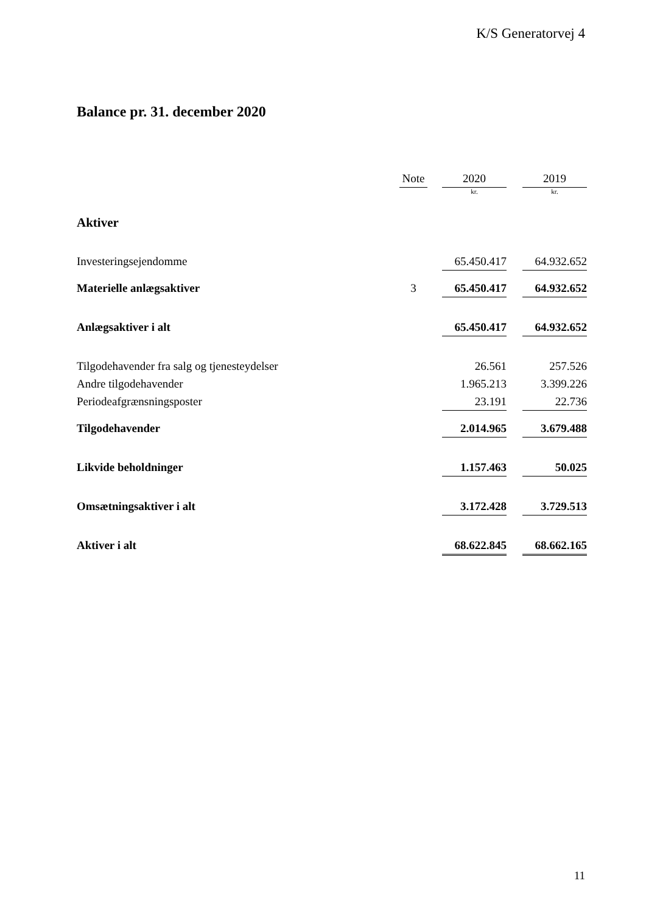K/S Generatorvej 4
Balance pr. 31. december 2020
| | Note | | 2020 | | 2019 |
| --- | --- | --- | --- | --- | --- |
| | | | kr. | | kr. |
| Aktiver | | | | | |
| Investeringsejendomme | | | 65.450.417 | | 64.932.652 |
| Materielle anlægsaktiver | 3 | | 65.450.417 | | 64.932.652 |
| Anlægsaktiver i alt | | | 65.450.417 | | 64.932.652 |
| Tilgodehavender fra salg og tjenesteydelser | | | 26.561 | | 257.526 |
| Andre tilgodehavender | | | 1.965.213 | | 3.399.226 |
| Periodeafgrænsningsposter | | | 23.191 | | 22.736 |
| Tilgodehavender | | | 2.014.965 | | 3.679.488 |
| Likvide beholdninger | | | 1.157.463 | | 50.025 |
| Omsætningsaktiver i alt | | | 3.172.428 | | 3.729.513 |
| Aktiver i alt | | | 68.622.845 | | 68.662.165 |
11